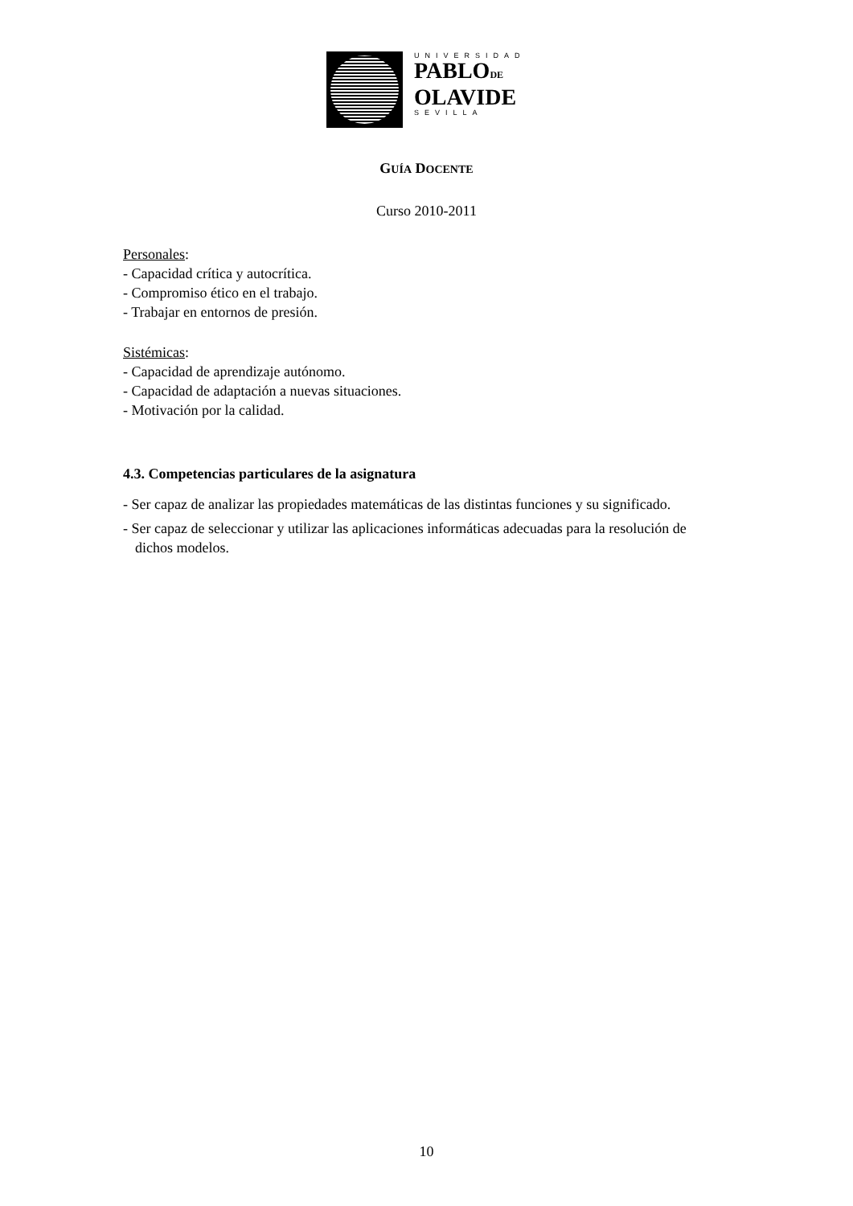UNIVERSIDAD
PABLODE
OLAVIDE
SEVILLA
GUÍA DOCENTE
Curso 2010-2011
Personales:
- Capacidad crítica y autocrítica.
- Compromiso ético en el trabajo.
- Trabajar en entornos de presión.
Sistémicas:
- Capacidad de aprendizaje autónomo.
- Capacidad de adaptación a nuevas situaciones.
- Motivación por la calidad.
4.3. Competencias particulares de la asignatura
- Ser capaz de analizar las propiedades matemáticas de las distintas funciones y su significado.
- Ser capaz de seleccionar y utilizar las aplicaciones informáticas adecuadas para la resolución de dichos modelos.
10